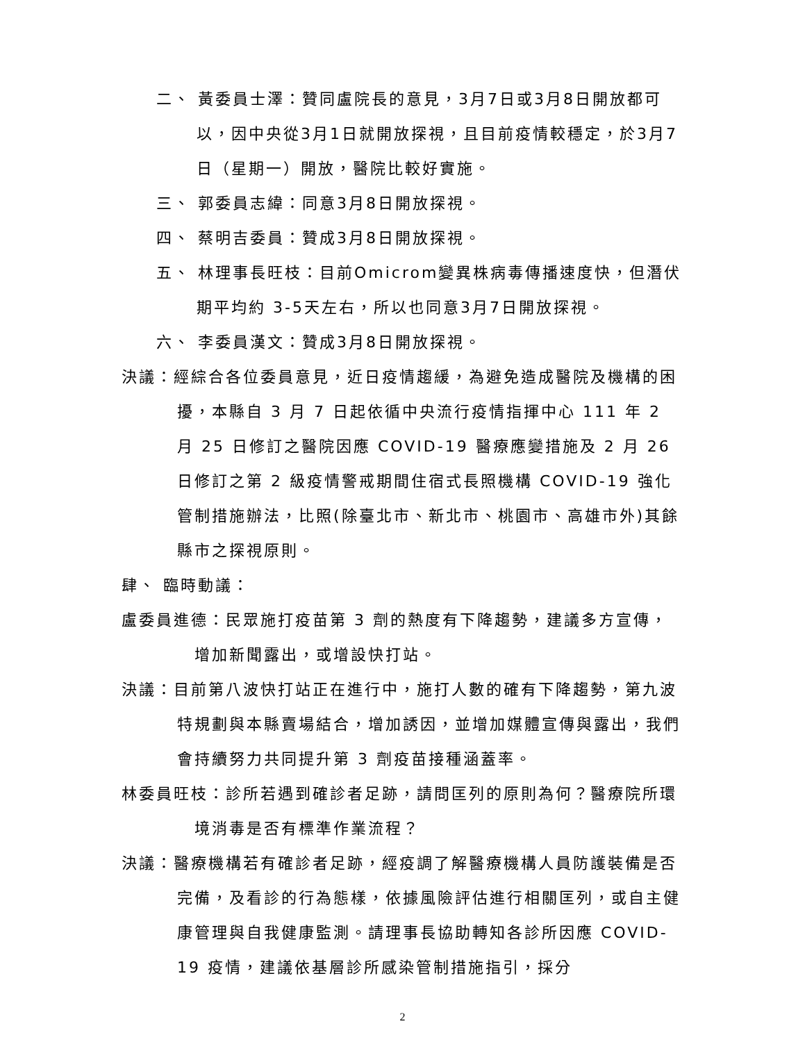二、 黃委員士澤：贊同盧院長的意見，3月7日或3月8日開放都可以，因中央從3月1日就開放探視，且目前疫情較穩定，於3月7日（星期一）開放，醫院比較好實施。
三、 郭委員志緯：同意3月8日開放探視。
四、 蔡明吉委員：贊成3月8日開放探視。
五、 林理事長旺枝：目前Omicrom變異株病毒傳播速度快，但潛伏期平均約 3-5天左右，所以也同意3月7日開放探視。
六、 李委員漢文：贊成3月8日開放探視。
決議：經綜合各位委員意見，近日疫情趨緩，為避免造成醫院及機構的困擾，本縣自 3 月 7 日起依循中央流行疫情指揮中心 111 年 2 月 25 日修訂之醫院因應 COVID-19 醫療應變措施及 2 月 26 日修訂之第 2 級疫情警戒期間住宿式長照機構 COVID-19 強化管制措施辦法，比照(除臺北市、新北市、桃園市、高雄市外)其餘縣市之探視原則。
肆、 臨時動議：
盧委員進德：民眾施打疫苗第 3 劑的熱度有下降趨勢，建議多方宣傳，增加新聞露出，或增設快打站。
決議：目前第八波快打站正在進行中，施打人數的確有下降趨勢，第九波特規劃與本縣賣場結合，增加誘因，並增加媒體宣傳與露出，我們會持續努力共同提升第 3 劑疫苗接種涵蓋率。
林委員旺枝：診所若遇到確診者足跡，請問匡列的原則為何？醫療院所環境消毒是否有標準作業流程？
決議：醫療機構若有確診者足跡，經疫調了解醫療機構人員防護裝備是否完備，及看診的行為態樣，依據風險評估進行相關匡列，或自主健康管理與自我健康監測。請理事長協助轉知各診所因應 COVID-19 疫情，建議依基層診所感染管制措施指引，採分
2